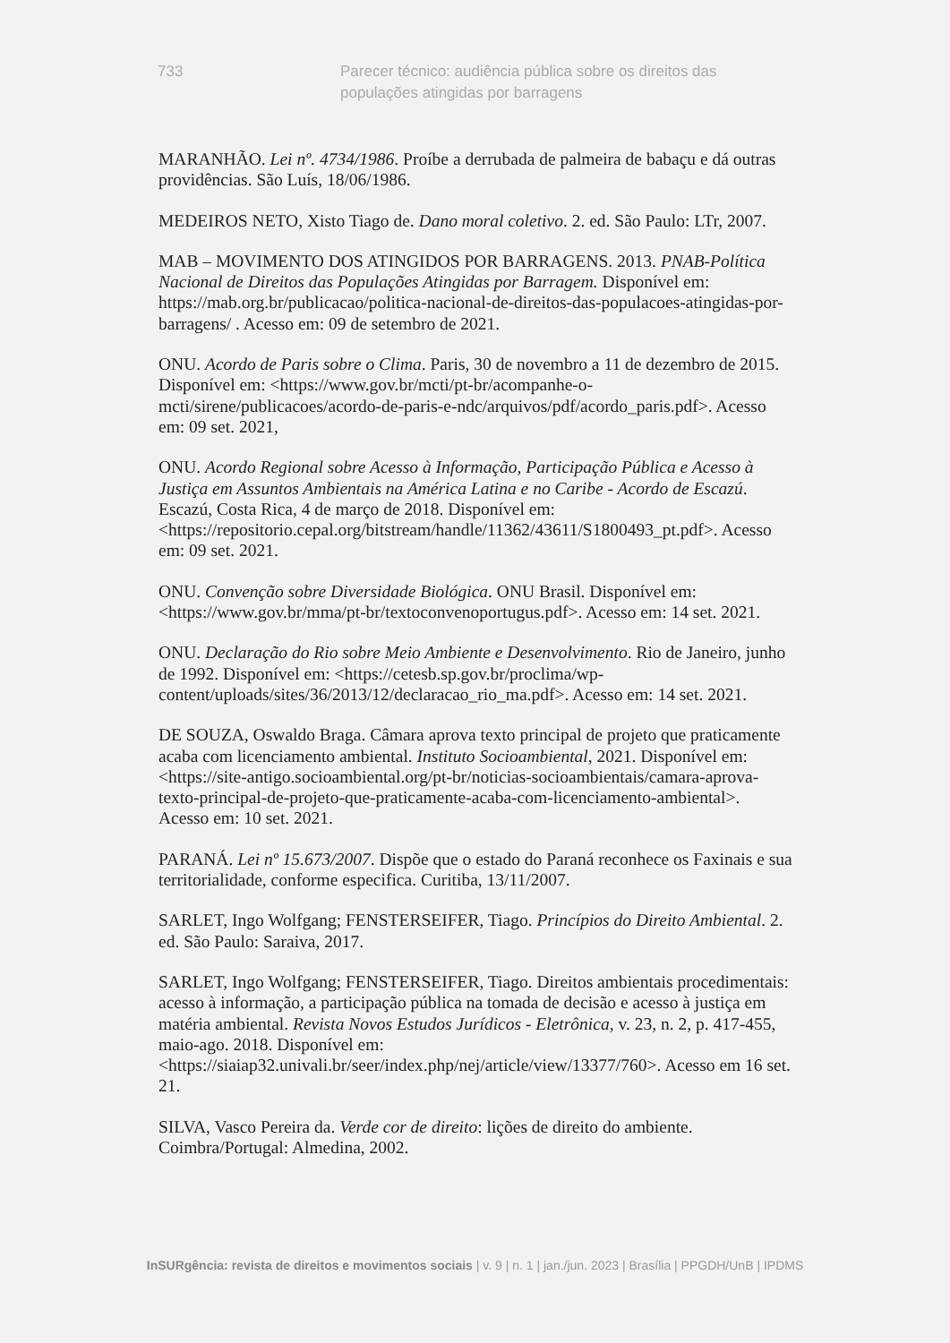733 Parecer técnico: audiência pública sobre os direitos das populações atingidas por barragens
MARANHÃO. Lei nº. 4734/1986. Proíbe a derrubada de palmeira de babaçu e dá outras providências. São Luís, 18/06/1986.
MEDEIROS NETO, Xisto Tiago de. Dano moral coletivo. 2. ed. São Paulo: LTr, 2007.
MAB – MOVIMENTO DOS ATINGIDOS POR BARRAGENS. 2013. PNAB-Política Nacional de Direitos das Populações Atingidas por Barragem. Disponível em: https://mab.org.br/publicacao/politica-nacional-de-direitos-das-populacoes-atingidas-por-barragens/ . Acesso em: 09 de setembro de 2021.
ONU. Acordo de Paris sobre o Clima. Paris, 30 de novembro a 11 de dezembro de 2015. Disponível em: <https://www.gov.br/mcti/pt-br/acompanhe-o-mcti/sirene/publicacoes/acordo-de-paris-e-ndc/arquivos/pdf/acordo_paris.pdf>. Acesso em: 09 set. 2021,
ONU. Acordo Regional sobre Acesso à Informação, Participação Pública e Acesso à Justiça em Assuntos Ambientais na América Latina e no Caribe - Acordo de Escazú. Escazú, Costa Rica, 4 de março de 2018. Disponível em: <https://repositorio.cepal.org/bitstream/handle/11362/43611/S1800493_pt.pdf>. Acesso em: 09 set. 2021.
ONU. Convenção sobre Diversidade Biológica. ONU Brasil. Disponível em: <https://www.gov.br/mma/pt-br/textoconvenoportugus.pdf>. Acesso em: 14 set. 2021.
ONU. Declaração do Rio sobre Meio Ambiente e Desenvolvimento. Rio de Janeiro, junho de 1992. Disponível em: <https://cetesb.sp.gov.br/proclima/wp-content/uploads/sites/36/2013/12/declaracao_rio_ma.pdf>. Acesso em: 14 set. 2021.
DE SOUZA, Oswaldo Braga. Câmara aprova texto principal de projeto que praticamente acaba com licenciamento ambiental. Instituto Socioambiental, 2021. Disponível em: <https://site-antigo.socioambiental.org/pt-br/noticias-socioambientais/camara-aprova-texto-principal-de-projeto-que-praticamente-acaba-com-licenciamento-ambiental>. Acesso em: 10 set. 2021.
PARANÁ. Lei nº 15.673/2007. Dispõe que o estado do Paraná reconhece os Faxinais e sua territorialidade, conforme especifica. Curitiba, 13/11/2007.
SARLET, Ingo Wolfgang; FENSTERSEIFER, Tiago. Princípios do Direito Ambiental. 2. ed. São Paulo: Saraiva, 2017.
SARLET, Ingo Wolfgang; FENSTERSEIFER, Tiago. Direitos ambientais procedimentais: acesso à informação, a participação pública na tomada de decisão e acesso à justiça em matéria ambiental. Revista Novos Estudos Jurídicos - Eletrônica, v. 23, n. 2, p. 417-455, maio-ago. 2018. Disponível em: <https://siaiap32.univali.br/seer/index.php/nej/article/view/13377/760>. Acesso em 16 set. 21.
SILVA, Vasco Pereira da. Verde cor de direito: lições de direito do ambiente. Coimbra/Portugal: Almedina, 2002.
InSURgência: revista de direitos e movimentos sociais | v. 9 | n. 1 | jan./jun. 2023 | Brasília | PPGDH/UnB | IPDMS